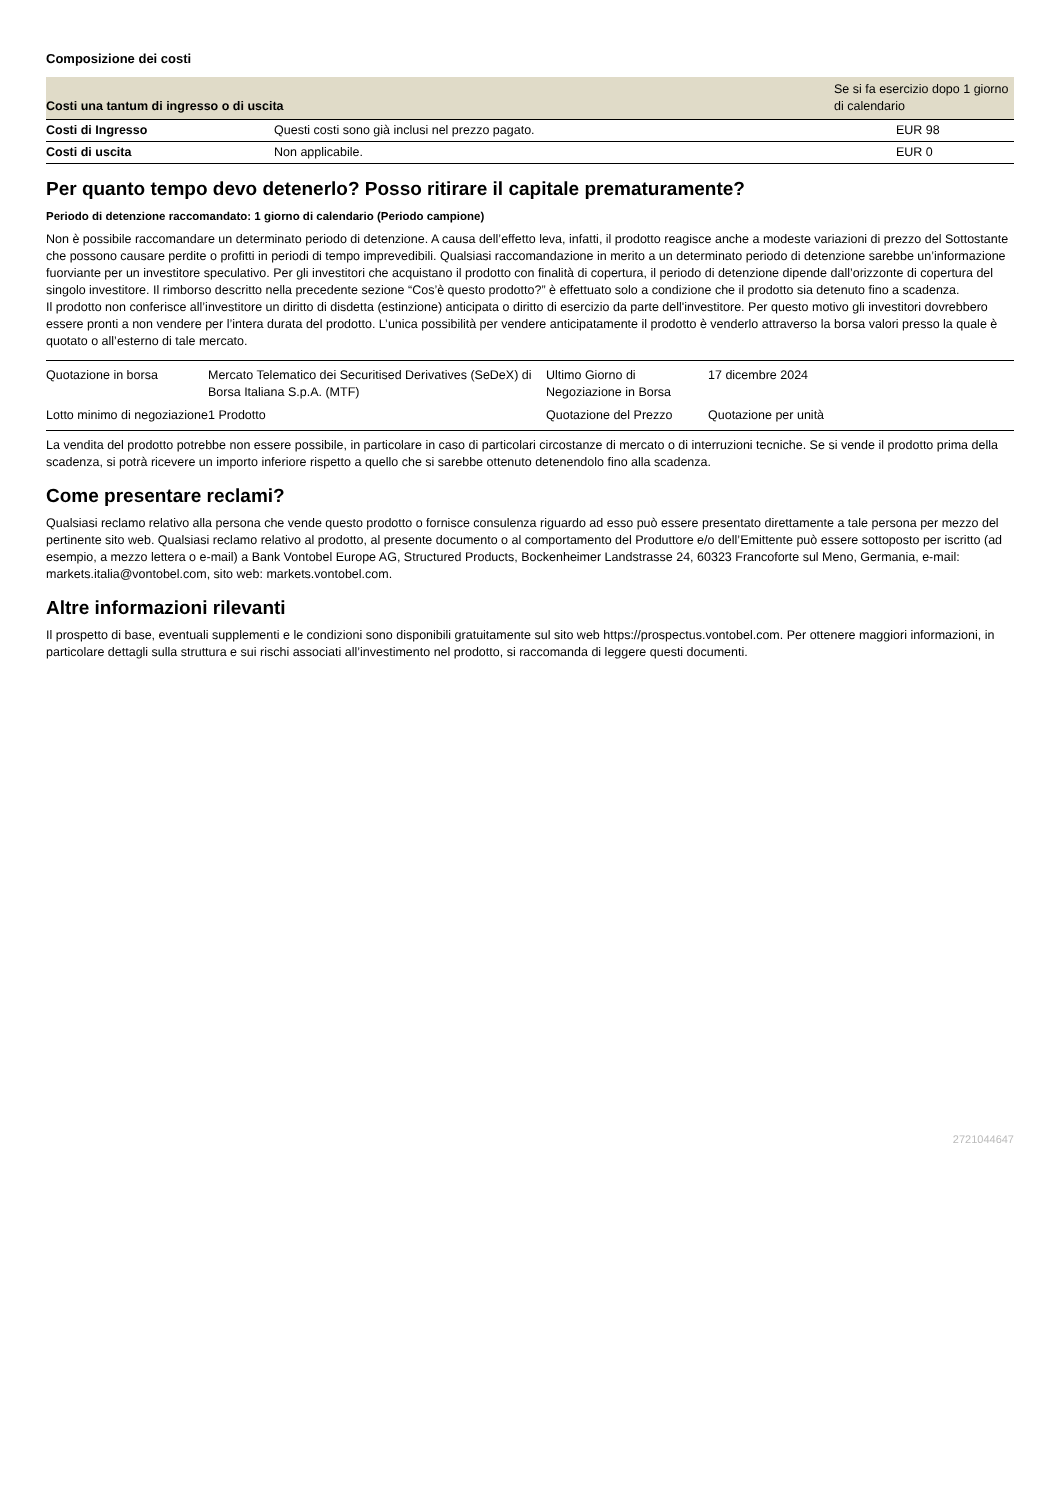Composizione dei costi
| Costi una tantum di ingresso o di uscita | | Se si fa esercizio dopo 1 giorno di calendario |
| --- | --- | --- |
| Costi di Ingresso | Questi costi sono già inclusi nel prezzo pagato. | EUR 98 |
| Costi di uscita | Non applicabile. | EUR 0 |
Per quanto tempo devo detenerlo? Posso ritirare il capitale prematuramente?
Periodo di detenzione raccomandato: 1 giorno di calendario (Periodo campione)
Non è possibile raccomandare un determinato periodo di detenzione. A causa dell’effetto leva, infatti, il prodotto reagisce anche a modeste variazioni di prezzo del Sottostante che possono causare perdite o profitti in periodi di tempo imprevedibili. Qualsiasi raccomandazione in merito a un determinato periodo di detenzione sarebbe un’informazione fuorviante per un investitore speculativo. Per gli investitori che acquistano il prodotto con finalità di copertura, il periodo di detenzione dipende dall’orizzonte di copertura del singolo investitore. Il rimborso descritto nella precedente sezione “Cos’è questo prodotto?” è effettuato solo a condizione che il prodotto sia detenuto fino a scadenza.
Il prodotto non conferisce all’investitore un diritto di disdetta (estinzione) anticipata o diritto di esercizio da parte dell'investitore. Per questo motivo gli investitori dovrebbero essere pronti a non vendere per l’intera durata del prodotto. L’unica possibilità per vendere anticipatamente il prodotto è venderlo attraverso la borsa valori presso la quale è quotato o all’esterno di tale mercato.
| Quotazione in borsa | Mercato Telematico dei Securitised Derivatives (SeDeX) di Borsa Italiana S.p.A. (MTF) | Ultimo Giorno di Negoziazione in Borsa | 17 dicembre 2024 |
| Lotto minimo di negoziazione | 1 Prodotto | Quotazione del Prezzo | Quotazione per unità |
La vendita del prodotto potrebbe non essere possibile, in particolare in caso di particolari circostanze di mercato o di interruzioni tecniche. Se si vende il prodotto prima della scadenza, si potrà ricevere un importo inferiore rispetto a quello che si sarebbe ottenuto detenendolo fino alla scadenza.
Come presentare reclami?
Qualsiasi reclamo relativo alla persona che vende questo prodotto o fornisce consulenza riguardo ad esso può essere presentato direttamente a tale persona per mezzo del pertinente sito web. Qualsiasi reclamo relativo al prodotto, al presente documento o al comportamento del Produttore e/o dell’Emittente può essere sottoposto per iscritto (ad esempio, a mezzo lettera o e-mail) a Bank Vontobel Europe AG, Structured Products, Bockenheimer Landstrasse 24, 60323 Francoforte sul Meno, Germania, e-mail: markets.italia@vontobel.com, sito web: markets.vontobel.com.
Altre informazioni rilevanti
Il prospetto di base, eventuali supplementi e le condizioni sono disponibili gratuitamente sul sito web https://prospectus.vontobel.com. Per ottenere maggiori informazioni, in particolare dettagli sulla struttura e sui rischi associati all’investimento nel prodotto, si raccomanda di leggere questi documenti.
2721044647